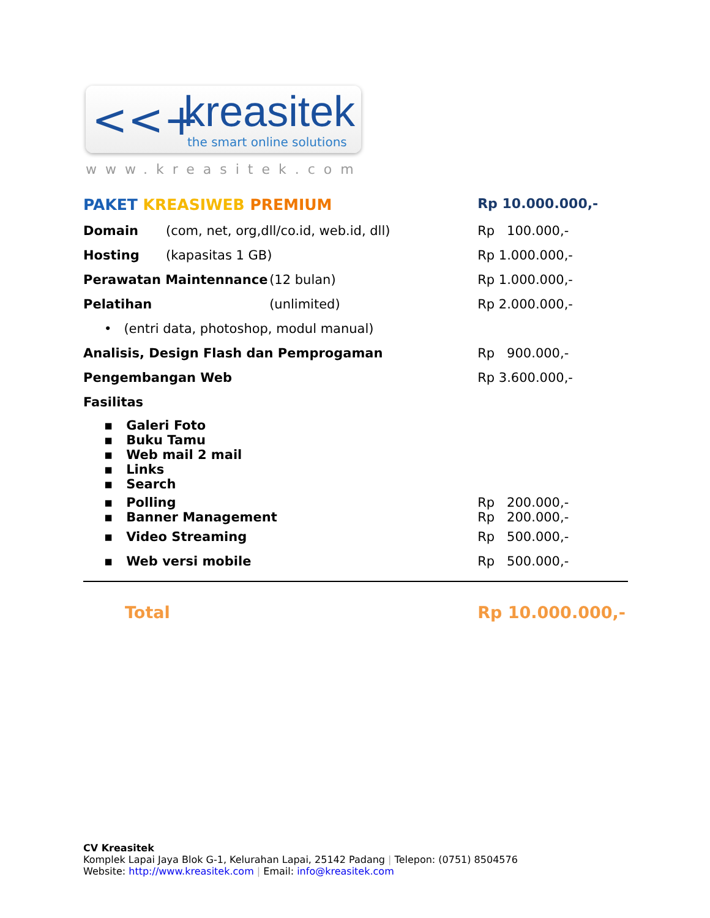<<+ kreasitek
the smart online solutions
www.kreasitek.com
| PAKET KREASIWEB PREMIUM | | | Rp 10.000.000,- |
| Domain | (com, net, org,dll/co.id, web.id, dll) | | Rp 100.000,- |
| Hosting | (kapasitas 1 GB) | | Rp 1.000.000,- |
| Perawatan Maintennance | | (12 bulan) | Rp 1.000.000,- |
| Pelatihan | | (unlimited) | Rp 2.000.000,- |
| • (entri data, photoshop, modul manual) | | | |
| Analisis, Design Flash dan Pemprogaman | | | Rp 900.000,- |
| Pengembangan Web | | | Rp 3.600.000,- |
| Fasilitas | | | |
| ▪ Galeri Foto ▪ Buku Tamu ▪ Web mail 2 mail ▪ Links ▪ Search | | | |
| ▪ Polling | | | Rp 200.000,- |
| ▪ Banner Management | | | Rp 200.000,- |
| ▪ Video Streaming | | | Rp 500.000,- |
| ▪ Web versi mobile | | | Rp 500.000,- |
| Total | | | Rp 10.000.000,- |
CV Kreasitek
Komplek Lapai Jaya Blok G-1, Kelurahan Lapai, 25142 Padang | Telepon: (0751) 8504576
Website: http://www.kreasitek.com | Email: info@kreasitek.com